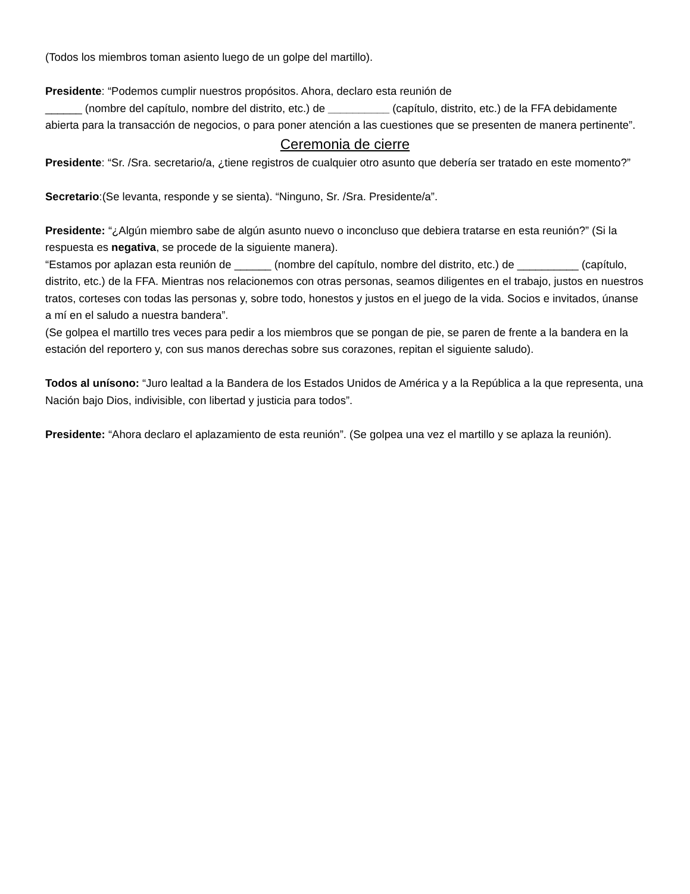(Todos los miembros toman asiento luego de un golpe del martillo).
Presidente: “Podemos cumplir nuestros propósitos. Ahora, declaro esta reunión de
______ (nombre del capítulo, nombre del distrito, etc.) de __________ (capítulo, distrito, etc.) de la FFA debidamente abierta para la transacción de negocios, o para poner atención a las cuestiones que se presenten de manera pertinente”.
Ceremonia de cierre
Presidente: “Sr. /Sra. secretario/a, ¿tiene registros de cualquier otro asunto que debería ser tratado en este momento?”
Secretario:(Se levanta, responde y se sienta). “Ninguno, Sr. /Sra. Presidente/a”.
Presidente: “¿Algún miembro sabe de algún asunto nuevo o inconcluso que debiera tratarse en esta reunión?” (Si la respuesta es negativa, se procede de la siguiente manera).
“Estamos por aplazan esta reunión de ______ (nombre del capítulo, nombre del distrito, etc.) de __________ (capítulo, distrito, etc.) de la FFA. Mientras nos relacionemos con otras personas, seamos diligentes en el trabajo, justos en nuestros tratos, corteses con todas las personas y, sobre todo, honestos y justos en el juego de la vida. Socios e invitados, únanse a mí en el saludo a nuestra bandera”.
(Se golpea el martillo tres veces para pedir a los miembros que se pongan de pie, se paren de frente a la bandera en la estación del reportero y, con sus manos derechas sobre sus corazones, repitan el siguiente saludo).
Todos al unísono: “Juro lealtad a la Bandera de los Estados Unidos de América y a la República a la que representa, una Nación bajo Dios, indivisible, con libertad y justicia para todos”.
Presidente: “Ahora declaro el aplazamiento de esta reunión”. (Se golpea una vez el martillo y se aplaza la reunión).